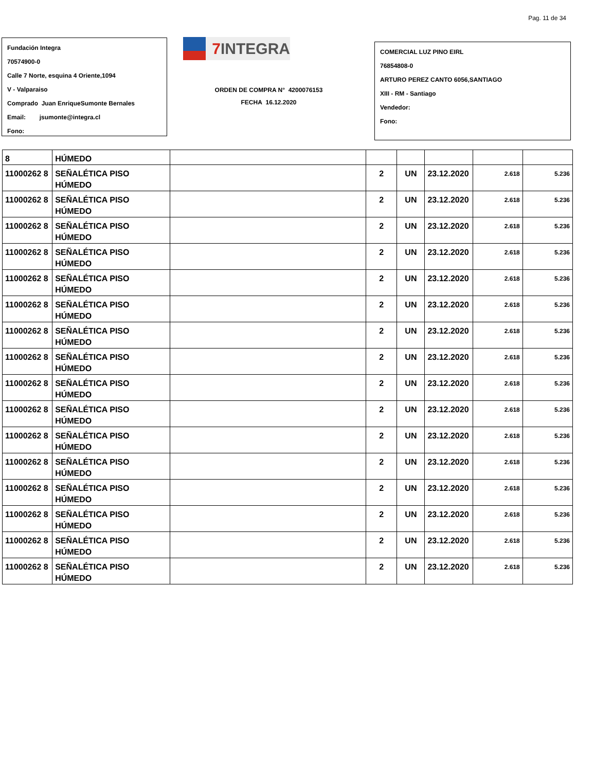Pag. 11 de 34
Fundación Integra
70574900-0
Calle 7 Norte, esquina 4 Oriente,1094
V - Valparaiso
Comprado Juan EnriqueSumonte Bernales
Email: jsumonte@integra.cl
Fono:
7 INTEGRA
ORDEN DE COMPRA N° 4200076153
FECHA 16.12.2020
COMERCIAL LUZ PINO EIRL
76854808-0
ARTURO PEREZ CANTO 6056,SANTIAGO
XIII - RM - Santiago
Vendedor:
Fono:
| 8 | HÚMEDO | | | | | | |
| 11000262 8 | SEÑALÉTICA PISO HÚMEDO | | 2 | UN | 23.12.2020 | 2.618 | 5.236 |
| 11000262 8 | SEÑALÉTICA PISO HÚMEDO | | 2 | UN | 23.12.2020 | 2.618 | 5.236 |
| 11000262 8 | SEÑALÉTICA PISO HÚMEDO | | 2 | UN | 23.12.2020 | 2.618 | 5.236 |
| 11000262 8 | SEÑALÉTICA PISO HÚMEDO | | 2 | UN | 23.12.2020 | 2.618 | 5.236 |
| 11000262 8 | SEÑALÉTICA PISO HÚMEDO | | 2 | UN | 23.12.2020 | 2.618 | 5.236 |
| 11000262 8 | SEÑALÉTICA PISO HÚMEDO | | 2 | UN | 23.12.2020 | 2.618 | 5.236 |
| 11000262 8 | SEÑALÉTICA PISO HÚMEDO | | 2 | UN | 23.12.2020 | 2.618 | 5.236 |
| 11000262 8 | SEÑALÉTICA PISO HÚMEDO | | 2 | UN | 23.12.2020 | 2.618 | 5.236 |
| 11000262 8 | SEÑALÉTICA PISO HÚMEDO | | 2 | UN | 23.12.2020 | 2.618 | 5.236 |
| 11000262 8 | SEÑALÉTICA PISO HÚMEDO | | 2 | UN | 23.12.2020 | 2.618 | 5.236 |
| 11000262 8 | SEÑALÉTICA PISO HÚMEDO | | 2 | UN | 23.12.2020 | 2.618 | 5.236 |
| 11000262 8 | SEÑALÉTICA PISO HÚMEDO | | 2 | UN | 23.12.2020 | 2.618 | 5.236 |
| 11000262 8 | SEÑALÉTICA PISO HÚMEDO | | 2 | UN | 23.12.2020 | 2.618 | 5.236 |
| 11000262 8 | SEÑALÉTICA PISO HÚMEDO | | 2 | UN | 23.12.2020 | 2.618 | 5.236 |
| 11000262 8 | SEÑALÉTICA PISO HÚMEDO | | 2 | UN | 23.12.2020 | 2.618 | 5.236 |
| 11000262 8 | SEÑALÉTICA PISO HÚMEDO | | 2 | UN | 23.12.2020 | 2.618 | 5.236 |